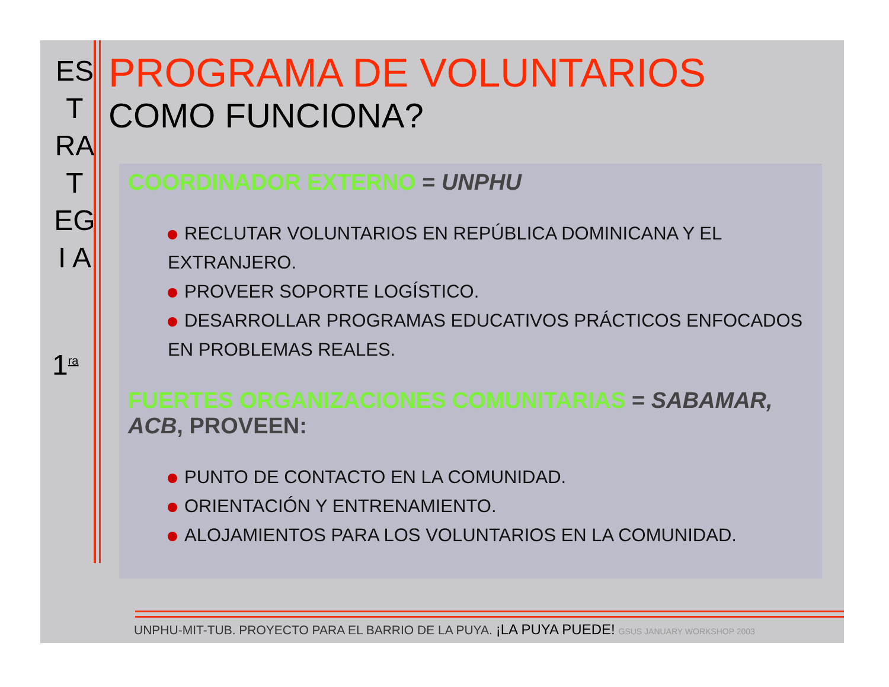ES
T
RA
T
EG
I A
1<sup>ra</sup>
PROGRAMA DE VOLUNTARIOS
COMO FUNCIONA?
COORDINADOR EXTERNO = UNPHU
RECLUTAR VOLUNTARIOS EN REPÚBLICA DOMINICANA Y EL EXTRANJERO.
PROVEER SOPORTE LOGÍSTICO.
DESARROLLAR PROGRAMAS EDUCATIVOS PRÁCTICOS ENFOCADOS EN PROBLEMAS REALES.
FUERTES ORGANIZACIONES COMUNITARIAS = SABAMAR, ACB, PROVEEN:
PUNTO DE CONTACTO EN LA COMUNIDAD.
ORIENTACIÓN Y ENTRENAMIENTO.
ALOJAMIENTOS PARA LOS VOLUNTARIOS EN LA COMUNIDAD.
UNPHU-MIT-TUB. PROYECTO PARA EL BARRIO DE LA PUYA. ¡LA PUYA PUEDE! GSUS JANUARY WORKSHOP 2003